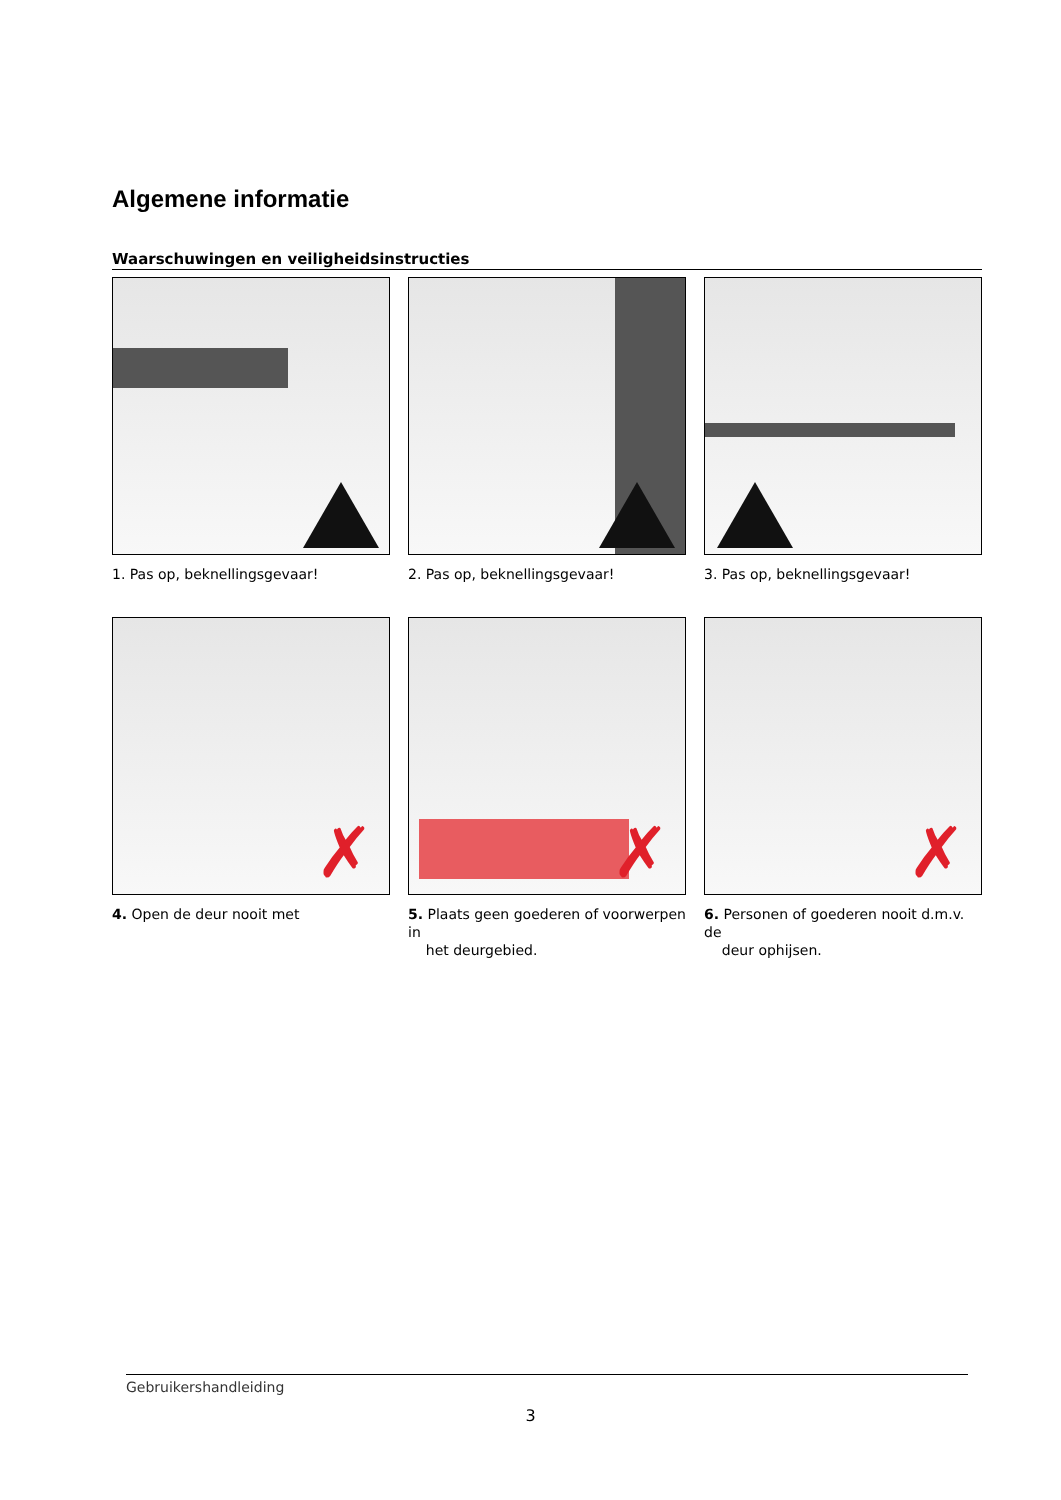Algemene informatie
Waarschuwingen en veiligheidsinstructies
1. Pas op, beknellingsgevaar!
2. Pas op, beknellingsgevaar!
3. Pas op, beknellingsgevaar!
✗
4. Open de deur nooit met
✗
5. Plaats geen goederen of voorwerpen in
het deurgebied.
✗
6. Personen of goederen nooit d.m.v. de
deur ophijsen.
Gebruikershandleiding
3